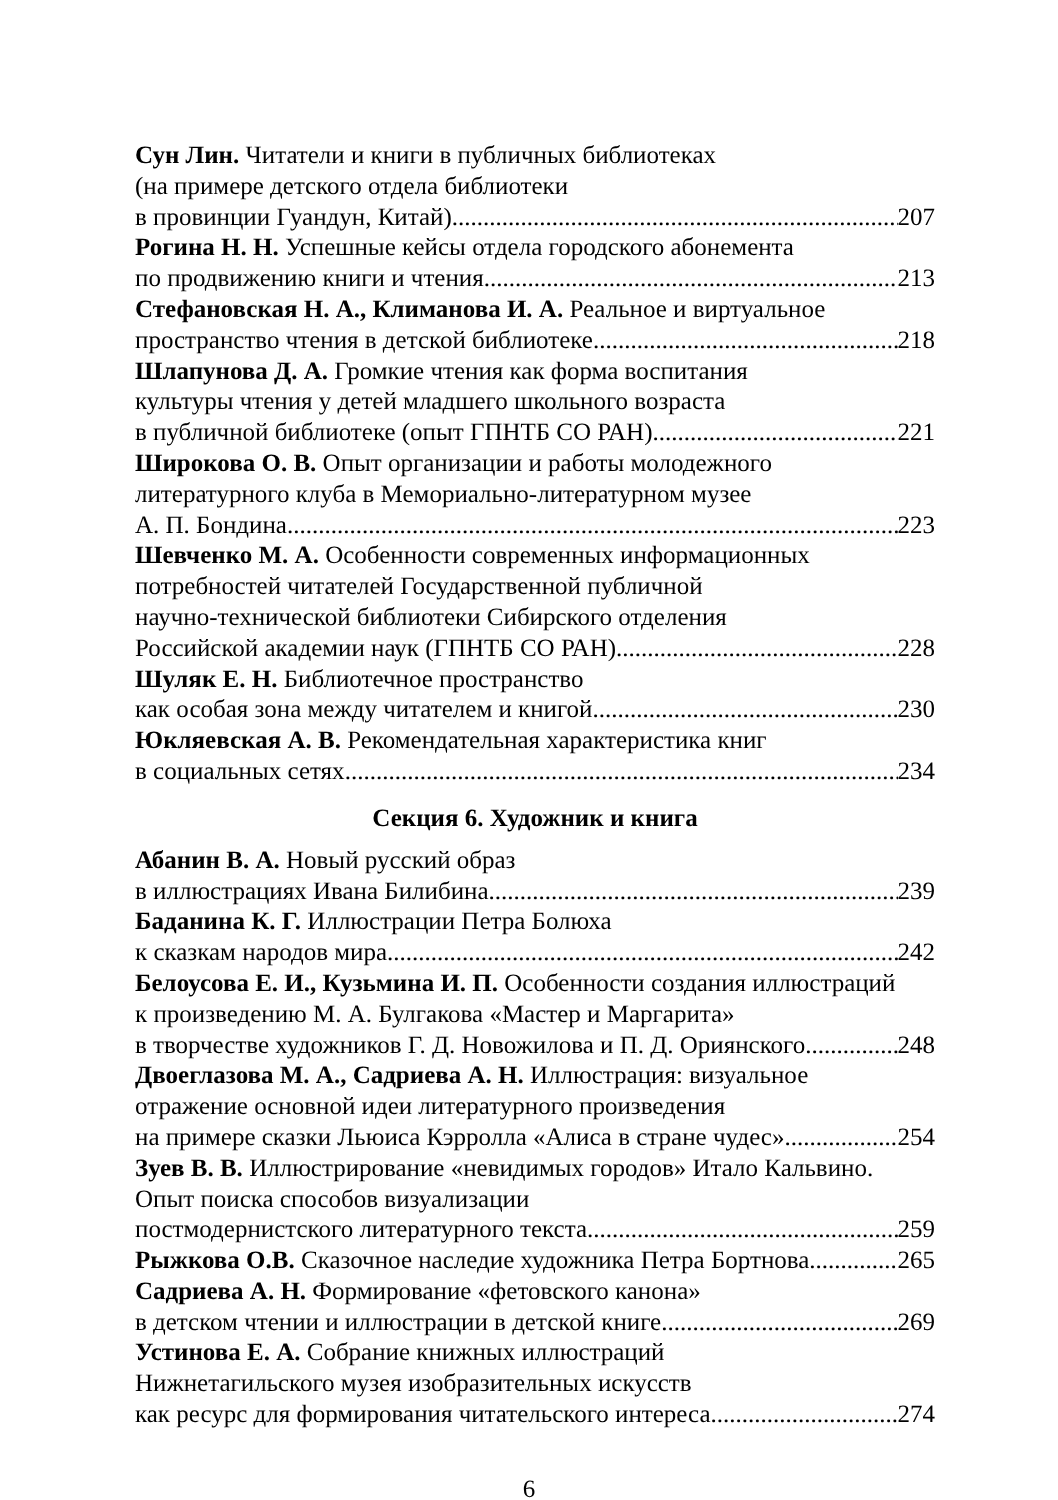Сун Лин. Читатели и книги в публичных библиотеках
(на примере детского отдела библиотеки
в провинции Гуандун, Китай) 207
Рогина Н. Н. Успешные кейсы отдела городского абонемента
по продвижению книги и чтения 213
Стефановская Н. А., Климанова И. А. Реальное и виртуальное
пространство чтения в детской библиотеке 218
Шлапунова Д. А. Громкие чтения как форма воспитания
культуры чтения у детей младшего школьного возраста
в публичной библиотеке (опыт ГПНТБ СО РАН) 221
Широкова О. В. Опыт организации и работы молодежного
литературного клуба в Мемориально-литературном музее
А. П. Бондина 223
Шевченко М. А. Особенности современных информационных
потребностей читателей Государственной публичной
научно-технической библиотеки Сибирского отделения
Российской академии наук (ГПНТБ СО РАН) 228
Шуляк Е. Н. Библиотечное пространство
как особая зона между читателем и книгой 230
Юкляевская А. В. Рекомендательная характеристика книг
в социальных сетях 234
Секция 6. Художник и книга
Абанин В. А. Новый русский образ
в иллюстрациях Ивана Билибина 239
Баданина К. Г. Иллюстрации Петра Болюха
к сказкам народов мира 242
Белоусова Е. И., Кузьмина И. П. Особенности создания иллюстраций
к произведению М. А. Булгакова «Мастер и Маргарита»
в творчестве художников Г. Д. Новожилова и П. Д. Ориянского 248
Двоеглазова М. А., Садриева А. Н. Иллюстрация: визуальное
отражение основной идеи литературного произведения
на примере сказки Льюиса Кэрролла «Алиса в стране чудес» 254
Зуев В. В. Иллюстрирование «невидимых городов» Итало Кальвино.
Опыт поиска способов визуализации
постмодернистского литературного текста 259
Рыжкова О.В. Сказочное наследие художника Петра Бортнова 265
Садриева А. Н. Формирование «фетовского канона»
в детском чтении и иллюстрации в детской книге 269
Устинова Е. А. Собрание книжных иллюстраций
Нижнетагильского музея изобразительных искусств
как ресурс для формирования читательского интереса 274
6